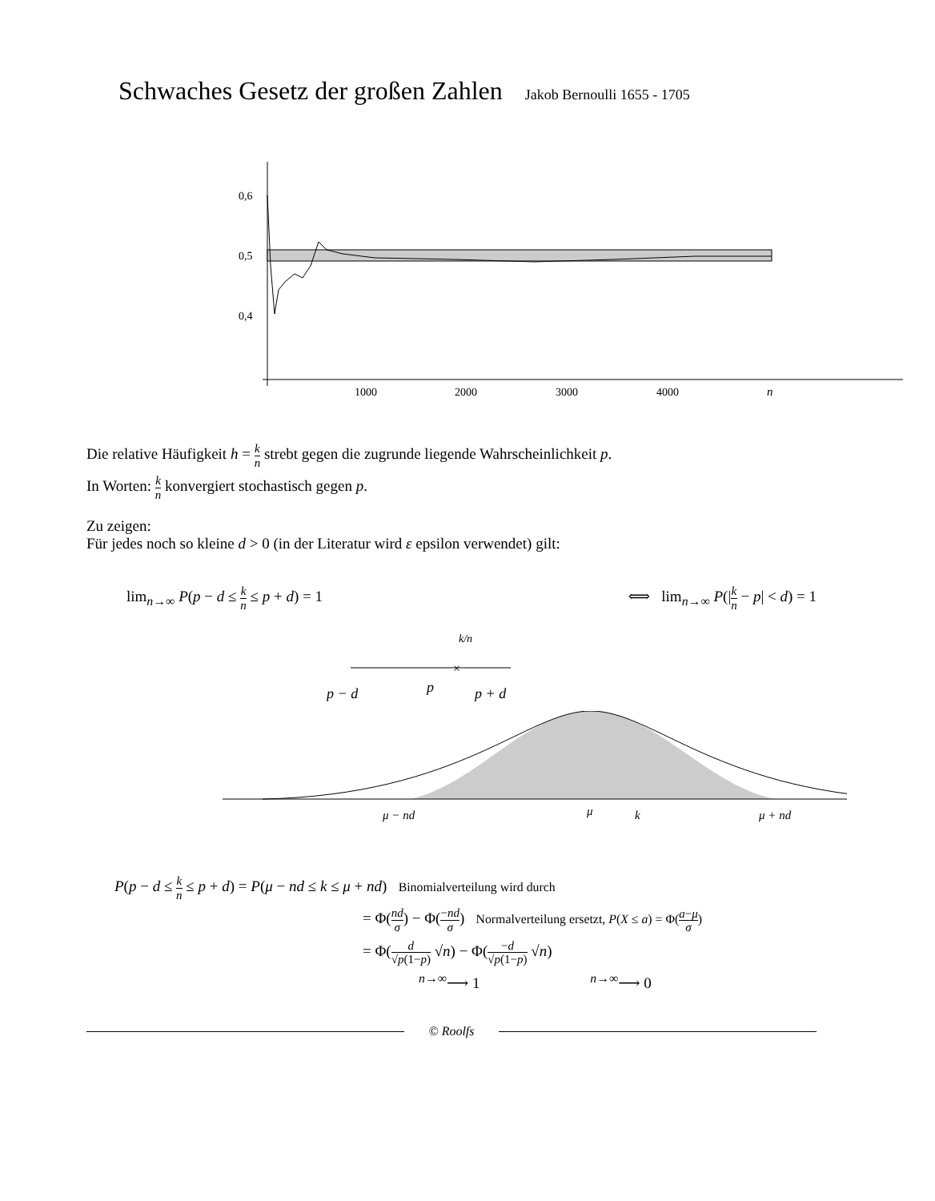Schwaches Gesetz der großen Zahlen Jakob Bernoulli 1655 - 1705
0,6
0,5
0,4
1000
2000
3000
4000
n
Die relative Häufigkeit h = k n strebt gegen die zugrunde liegende Wahrscheinlichkeit p.
In Worten: k n konvergiert stochastisch gegen p.
Zu zeigen:
Für jedes noch so kleine d > 0 (in der Literatur wird ε epsilon verwendet) gilt:
lim<sub>n→∞</sub> P(p − d ≤ k n ≤ p + d) = 1 ⟺ lim<sub>n→∞</sub> P(|k n − p| < d) = 1
k/n
×
p − d
p
p + d
μ − nd
μ
k
μ + nd
P(p − d ≤ k n ≤ p + d) = P(μ − nd ≤ k ≤ μ + nd) Binomialverteilung wird durch
= Φ(nd σ) − Φ(−nd σ) Normalverteilung ersetzt, P(X ≤ a) = Φ(a−μ σ)
= Φ(d √p(1−p) √n) − Φ(−d √p(1−p) √n)
<sup>n→∞</sup>⟶ 1 <sup>n→∞</sup>⟶ 0
© Roolfs